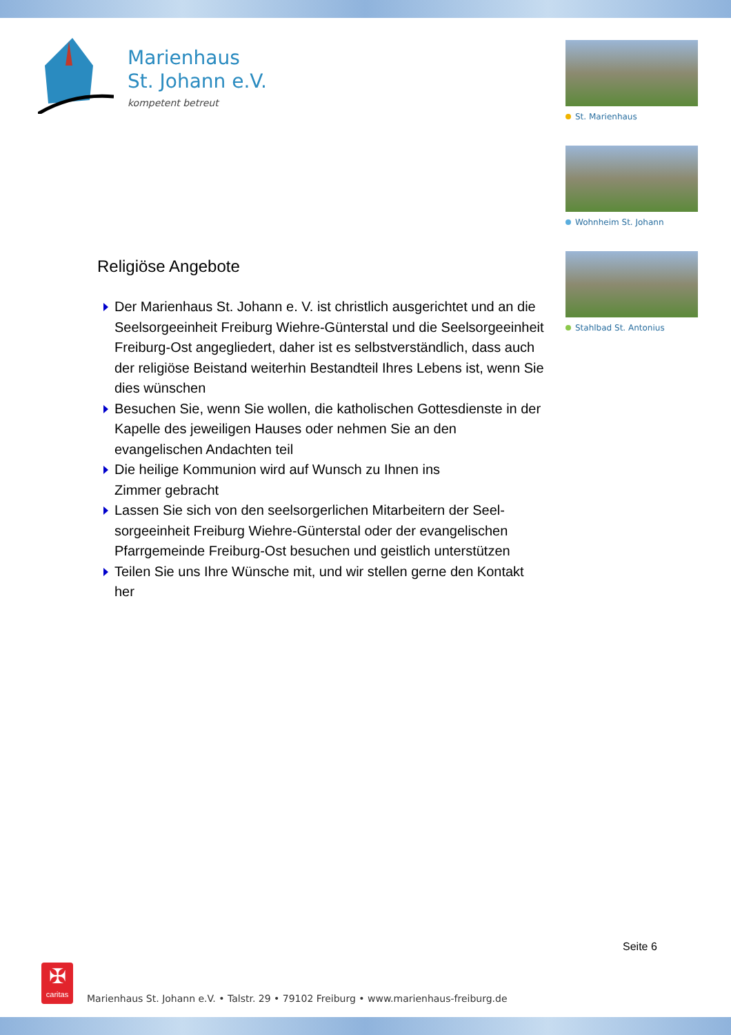Marienhaus
St. Johann e.V.
kompetent betreut
St. Marienhaus
Wohnheim St. Johann
Stahlbad St. Antonius
Religiöse Angebote
Der Marienhaus St. Johann e. V. ist christlich ausgerichtet und an die Seelsorgeeinheit Freiburg Wiehre-Günterstal und die Seelsorgeeinheit Freiburg-Ost angegliedert, daher ist es selbst­verständlich, dass auch der religiöse Beistand weiterhin Be­standteil Ihres Lebens ist, wenn Sie dies wünschen
Besuchen Sie, wenn Sie wollen, die katholischen Gottesdienste in der Kapelle des jeweiligen Hauses oder nehmen Sie an den evangelischen Andachten teil
Die heilige Kommunion wird auf Wunsch zu Ihnen ins
Zimmer gebracht
Lassen Sie sich von den seelsorgerlichen Mitarbeitern der Seel­sorgeeinheit Freiburg Wiehre-Günterstal oder der evangelischen Pfarrgemeinde Freiburg-Ost besuchen und geistlich unterstützen
Teilen Sie uns Ihre Wünsche mit, und wir stellen gerne den Kon­takt her
Seite 6
✠
caritas
Marienhaus St. Johann e.V. • Talstr. 29 • 79102 Freiburg • www.marienhaus-freiburg.de